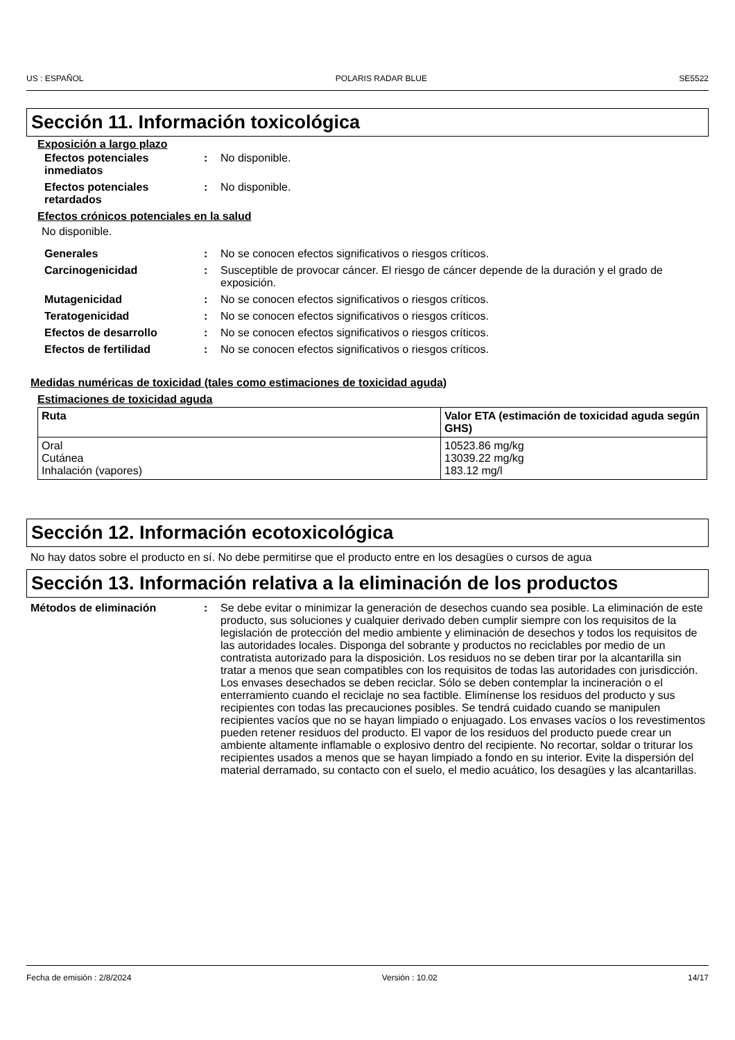US : ESPAÑOL POLARIS RADAR BLUE SE5522
Sección 11. Información toxicológica
Exposición a largo plazo
Efectos potenciales inmediatos
: No disponible.
Efectos potenciales retardados
: No disponible.
Efectos crónicos potenciales en la salud
No disponible.
Generales : No se conocen efectos significativos o riesgos críticos.
Carcinogenicidad : Susceptible de provocar cáncer. El riesgo de cáncer depende de la duración y el grado de exposición.
Mutagenicidad : No se conocen efectos significativos o riesgos críticos.
Teratogenicidad : No se conocen efectos significativos o riesgos críticos.
Efectos de desarrollo : No se conocen efectos significativos o riesgos críticos.
Efectos de fertilidad : No se conocen efectos significativos o riesgos críticos.
Medidas numéricas de toxicidad (tales como estimaciones de toxicidad aguda)
Estimaciones de toxicidad aguda
| Ruta | Valor ETA (estimación de toxicidad aguda según GHS) |
| --- | --- |
| Oral Cutánea Inhalación (vapores) | 10523.86 mg/kg 13039.22 mg/kg 183.12 mg/l |
Sección 12. Información ecotoxicológica
No hay datos sobre el producto en sí. No debe permitirse que el producto entre en los desagües o cursos de agua
Sección 13. Información relativa a la eliminación de los productos
Métodos de eliminación : Se debe evitar o minimizar la generación de desechos cuando sea posible. La eliminación de este producto, sus soluciones y cualquier derivado deben cumplir siempre con los requisitos de la legislación de protección del medio ambiente y eliminación de desechos y todos los requisitos de las autoridades locales. Disponga del sobrante y productos no reciclables por medio de un contratista autorizado para la disposición. Los residuos no se deben tirar por la alcantarilla sin tratar a menos que sean compatibles con los requisitos de todas las autoridades con jurisdicción. Los envases desechados se deben reciclar. Sólo se deben contemplar la incineración o el enterramiento cuando el reciclaje no sea factible. Elimínense los residuos del producto y sus recipientes con todas las precauciones posibles. Se tendrá cuidado cuando se manipulen recipientes vacíos que no se hayan limpiado o enjuagado. Los envases vacíos o los revestimentos pueden retener residuos del producto. El vapor de los residuos del producto puede crear un ambiente altamente inflamable o explosivo dentro del recipiente. No recortar, soldar o triturar los recipientes usados a menos que se hayan limpiado a fondo en su interior. Evite la dispersión del material derramado, su contacto con el suelo, el medio acuático, los desagües y las alcantarillas.
Fecha de emisión : 2/8/2024 Versión : 10.02 14/17